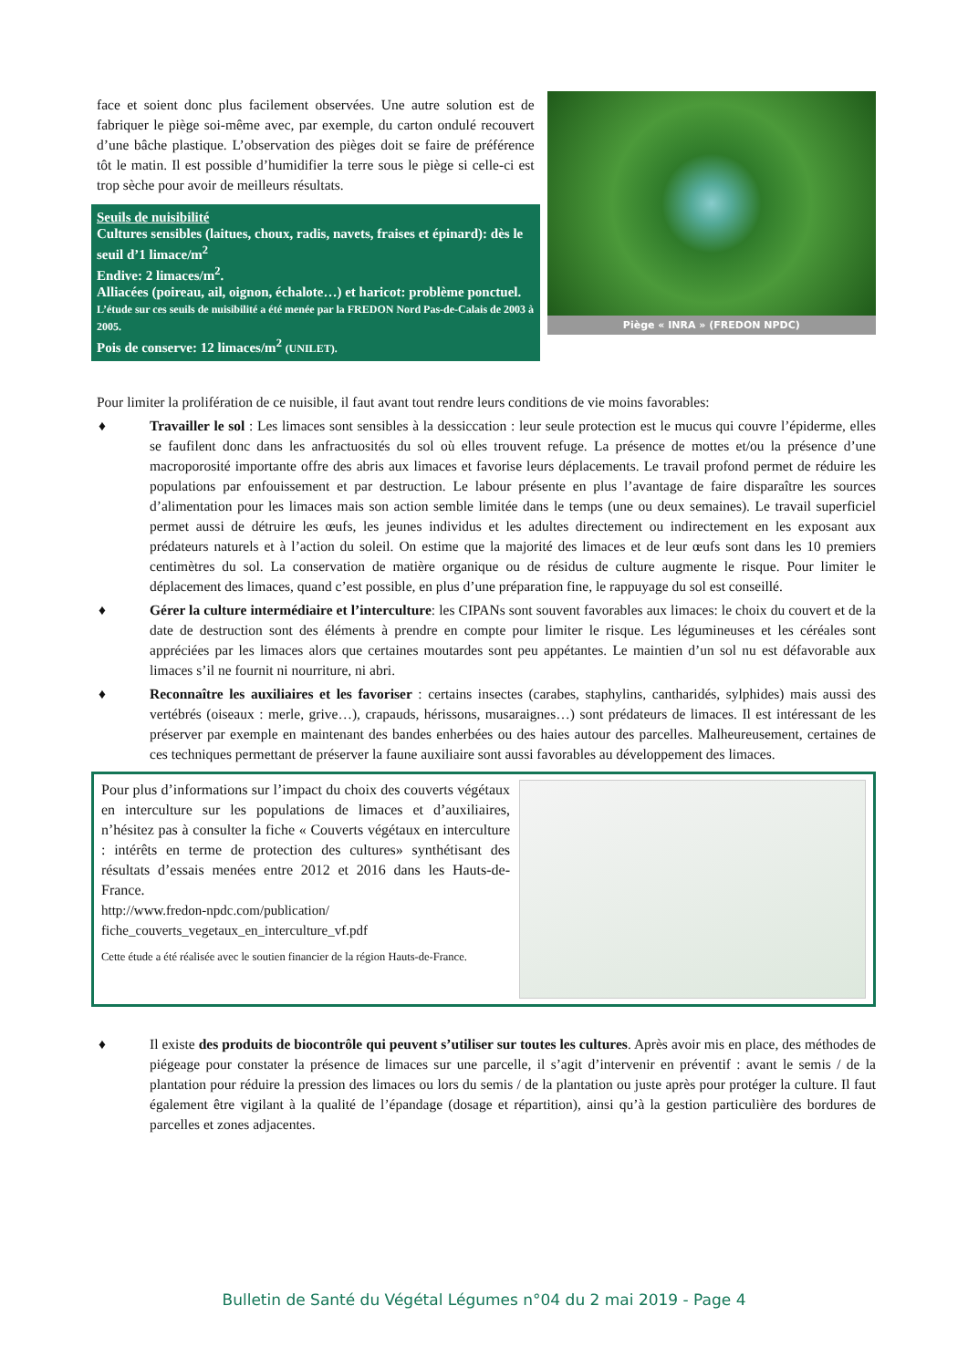face et soient donc plus facilement observées. Une autre solution est de fabriquer le piège soi-même avec, par exemple, du carton ondulé recouvert d’une bâche plastique. L’observation des pièges doit se faire de préférence tôt le matin. Il est possible d’humidifier la terre sous le piège si celle-ci est trop sèche pour avoir de meilleurs résultats.
Seuils de nuisibilité
Cultures sensibles (laitues, choux, radis, navets, fraises et épinard): dès le seuil d’1 limace/m<sup>2</sup>
Endive: 2 limaces/m<sup>2</sup>.
Alliacées (poireau, ail, oignon, échalote…) et haricot: problème ponctuel.
L’étude sur ces seuils de nuisibilité a été menée par la FREDON Nord Pas-de-Calais de 2003 à 2005.
Pois de conserve: 12 limaces/m<sup>2</sup> (UNILET).
Piège « INRA » (FREDON NPDC)
Pour limiter la prolifération de ce nuisible, il faut avant tout rendre leurs conditions de vie moins favorables:
♦ Travailler le sol : Les limaces sont sensibles à la dessiccation : leur seule protection est le mucus qui couvre l’épiderme, elles se faufilent donc dans les anfractuosités du sol où elles trouvent refuge. La présence de mottes et/ou la présence d’une macroporosité importante offre des abris aux limaces et favorise leurs déplacements. Le travail profond permet de réduire les populations par enfouissement et par destruction. Le labour présente en plus l’avantage de faire disparaître les sources d’alimentation pour les limaces mais son action semble limitée dans le temps (une ou deux semaines). Le travail superficiel permet aussi de détruire les œufs, les jeunes individus et les adultes directement ou indirectement en les exposant aux prédateurs naturels et à l’action du soleil. On estime que la majorité des limaces et de leur œufs sont dans les 10 premiers centimètres du sol. La conservation de matière organique ou de résidus de culture augmente le risque. Pour limiter le déplacement des limaces, quand c’est possible, en plus d’une préparation fine, le rappuyage du sol est conseillé.
♦ Gérer la culture intermédiaire et l’interculture: les CIPANs sont souvent favorables aux limaces: le choix du couvert et de la date de destruction sont des éléments à prendre en compte pour limiter le risque. Les légumineuses et les céréales sont appréciées par les limaces alors que certaines moutardes sont peu appétantes. Le maintien d’un sol nu est défavorable aux limaces s’il ne fournit ni nourriture, ni abri.
♦ Reconnaître les auxiliaires et les favoriser : certains insectes (carabes, staphylins, cantharidés, sylphides) mais aussi des vertébrés (oiseaux : merle, grive…), crapauds, hérissons, musaraignes…) sont prédateurs de limaces. Il est intéressant de les préserver par exemple en maintenant des bandes enherbées ou des haies autour des parcelles. Malheureusement, certaines de ces techniques permettant de préserver la faune auxiliaire sont aussi favorables au développement des limaces.
Pour plus d’informations sur l’impact du choix des couverts végétaux en interculture sur les populations de limaces et d’auxiliaires, n’hésitez pas à consulter la fiche « Couverts végétaux en interculture : intérêts en terme de protection des cultures» synthétisant des résultats d’essais menées entre 2012 et 2016 dans les Hauts-de-France.
http://www.fredon-npdc.com/publication/
fiche_couverts_vegetaux_en_interculture_vf.pdf
Cette étude a été réalisée avec le soutien financier de la région Hauts-de-France.
♦ Il existe des produits de biocontrôle qui peuvent s’utiliser sur toutes les cultures. Après avoir mis en place, des méthodes de piégeage pour constater la présence de limaces sur une parcelle, il s’agit d’intervenir en préventif : avant le semis / de la plantation pour réduire la pression des limaces ou lors du semis / de la plantation ou juste après pour protéger la culture. Il faut également être vigilant à la qualité de l’épandage (dosage et répartition), ainsi qu’à la gestion particulière des bordures de parcelles et zones adjacentes.
Bulletin de Santé du Végétal Légumes n°04 du 2 mai 2019 - Page 4